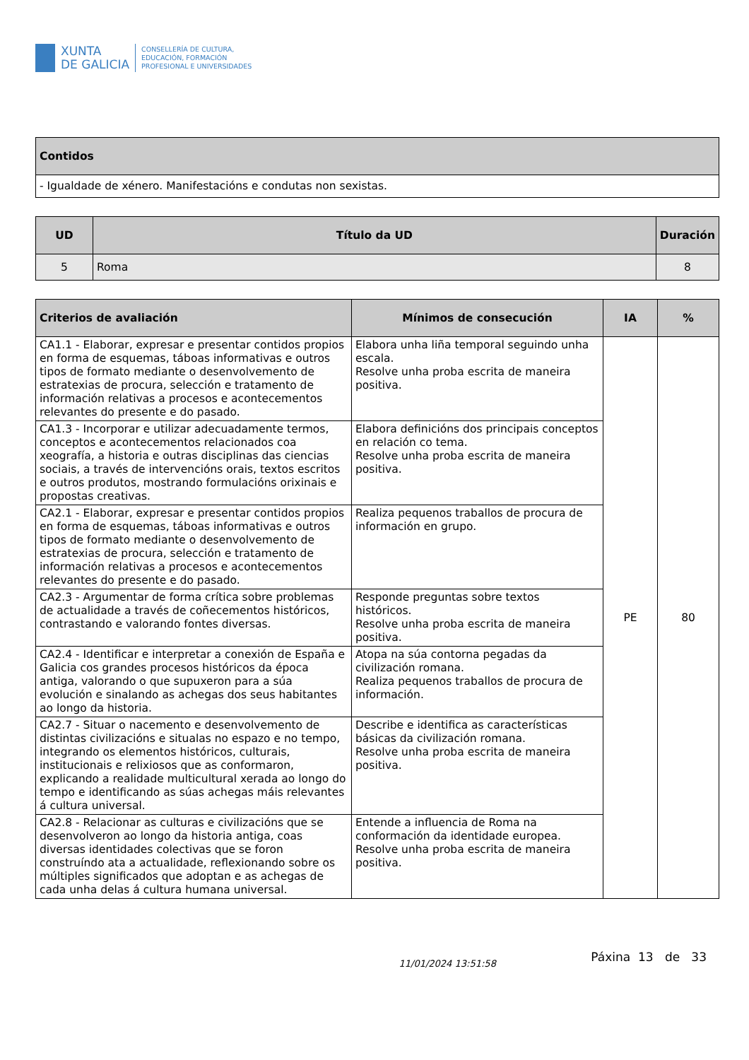XUNTA
DE GALICIA
CONSELLERÍA DE CULTURA,
EDUCACIÓN, FORMACIÓN
PROFESIONAL E UNIVERSIDADES
| Contidos |
| --- |
| - Igualdade de xénero. Manifestacións e condutas non sexistas. |
| UD | Título da UD | Duración |
| --- | --- | --- |
| 5 | Roma | 8 |
| Criterios de avaliación | Mínimos de consecución | IA | % |
| --- | --- | --- | --- |
| CA1.1 - Elaborar, expresar e presentar contidos propios en forma de esquemas, táboas informativas e outros tipos de formato mediante o desenvolvemento de estratexias de procura, selección e tratamento de información relativas a procesos e acontecementos relevantes do presente e do pasado. | Elabora unha liña temporal seguindo unha escala. Resolve unha proba escrita de maneira positiva. | PE | 80 |
| CA1.3 - Incorporar e utilizar adecuadamente termos, conceptos e acontecementos relacionados coa xeografía, a historia e outras disciplinas das ciencias sociais, a través de intervencións orais, textos escritos e outros produtos, mostrando formulacións orixinais e propostas creativas. | Elabora definicións dos principais conceptos en relación co tema. Resolve unha proba escrita de maneira positiva. | | |
| CA2.1 - Elaborar, expresar e presentar contidos propios en forma de esquemas, táboas informativas e outros tipos de formato mediante o desenvolvemento de estratexias de procura, selección e tratamento de información relativas a procesos e acontecementos relevantes do presente e do pasado. | Realiza pequenos traballos de procura de información en grupo. | | |
| CA2.3 - Argumentar de forma crítica sobre problemas de actualidade a través de coñecementos históricos, contrastando e valorando fontes diversas. | Responde preguntas sobre textos históricos. Resolve unha proba escrita de maneira positiva. | | |
| CA2.4 - Identificar e interpretar a conexión de España e Galicia cos grandes procesos históricos da época antiga, valorando o que supuxeron para a súa evolución e sinalando as achegas dos seus habitantes ao longo da historia. | Atopa na súa contorna pegadas da civilización romana. Realiza pequenos traballos de procura de información. | | |
| CA2.7 - Situar o nacemento e desenvolvemento de distintas civilizacións e situalas no espazo e no tempo, integrando os elementos históricos, culturais, institucionais e relixiosos que as conformaron, explicando a realidade multicultural xerada ao longo do tempo e identificando as súas achegas máis relevantes á cultura universal. | Describe e identifica as características básicas da civilización romana. Resolve unha proba escrita de maneira positiva. | | |
| CA2.8 - Relacionar as culturas e civilizacións que se desenvolveron ao longo da historia antiga, coas diversas identidades colectivas que se foron construíndo ata a actualidade, reflexionando sobre os múltiples significados que adoptan e as achegas de cada unha delas á cultura humana universal. | Entende a influencia de Roma na conformación da identidade europea. Resolve unha proba escrita de maneira positiva. | | |
11/01/2024 13:51:58 Páxina 13 de 33